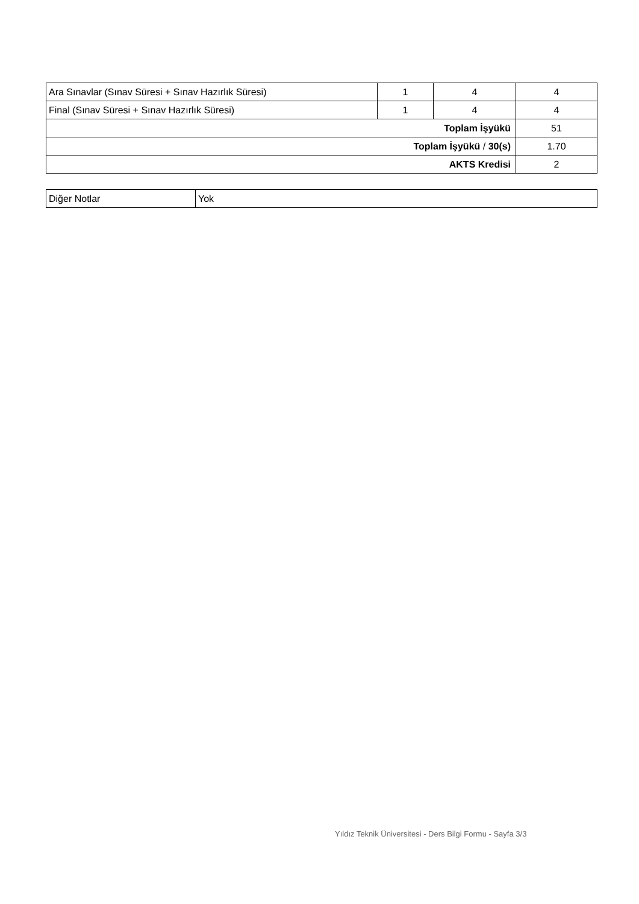| Ara Sınavlar (Sınav Süresi + Sınav Hazırlık Süresi) | 1 | 4 | 4 |
| Final (Sınav Süresi + Sınav Hazırlık Süresi) | 1 | 4 | 4 |
| Toplam İşyükü | | | 51 |
| Toplam İşyükü / 30(s) | | | 1.70 |
| AKTS Kredisi | | | 2 |
| Diğer Notlar | Yok |
Yıldız Teknik Üniversitesi - Ders Bilgi Formu - Sayfa 3/3